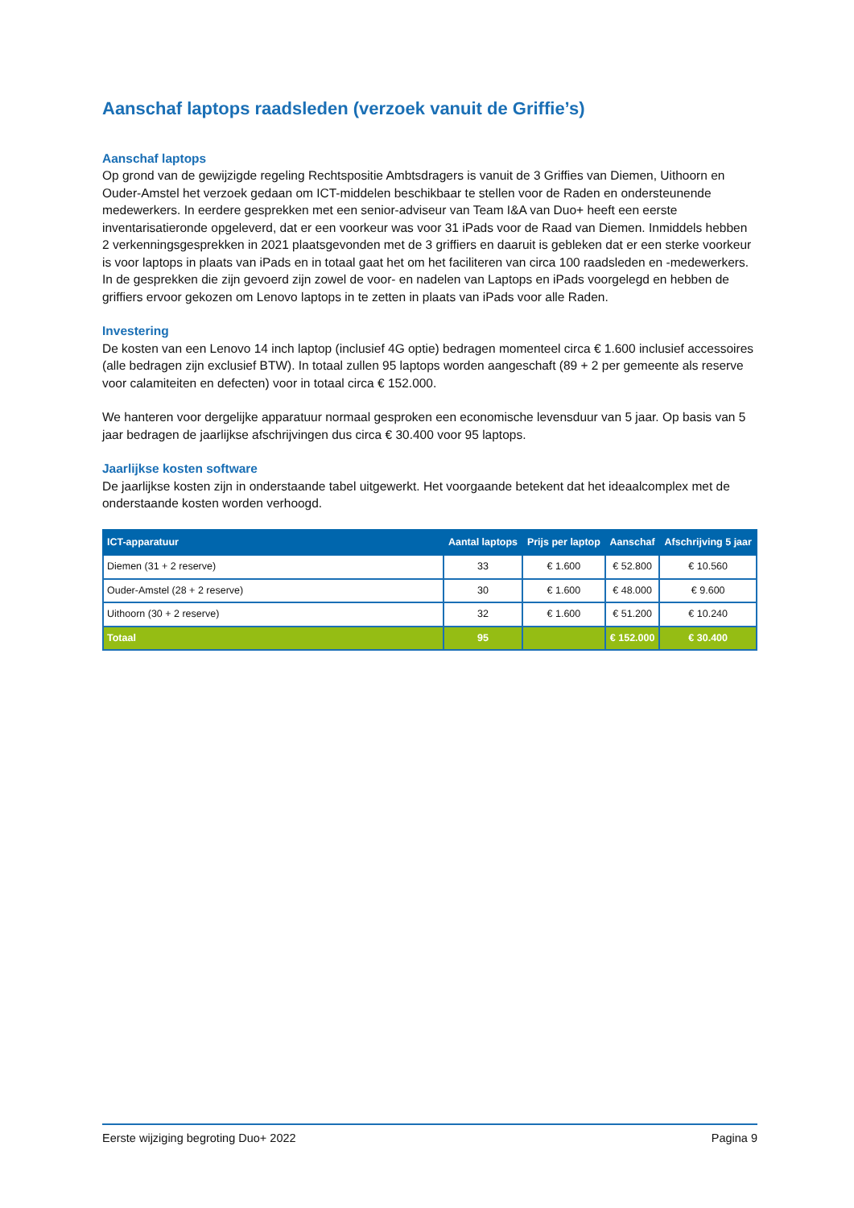Aanschaf laptops raadsleden (verzoek vanuit de Griffie’s)
Aanschaf laptops
Op grond van de gewijzigde regeling Rechtspositie Ambtsdragers is vanuit de 3 Griffies van Diemen, Uithoorn en Ouder-Amstel het verzoek gedaan om ICT-middelen beschikbaar te stellen voor de Raden en ondersteunende medewerkers. In eerdere gesprekken met een senior-adviseur van Team I&A van Duo+ heeft een eerste inventarisatieronde opgeleverd, dat er een voorkeur was voor 31 iPads voor de Raad van Diemen. Inmiddels hebben 2 verkenningsgesprekken in 2021 plaatsgevonden met de 3 griffiers en daaruit is gebleken dat er een sterke voorkeur is voor laptops in plaats van iPads en in totaal gaat het om het faciliteren van circa 100 raadsleden en -medewerkers. In de gesprekken die zijn gevoerd zijn zowel de voor- en nadelen van Laptops en iPads voorgelegd en hebben de griffiers ervoor gekozen om Lenovo laptops in te zetten in plaats van iPads voor alle Raden.
Investering
De kosten van een Lenovo 14 inch laptop (inclusief 4G optie) bedragen momenteel circa € 1.600 inclusief accessoires (alle bedragen zijn exclusief BTW). In totaal zullen 95 laptops worden aangeschaft (89 + 2 per gemeente als reserve voor calamiteiten en defecten) voor in totaal circa € 152.000.
We hanteren voor dergelijke apparatuur normaal gesproken een economische levensduur van 5 jaar. Op basis van 5 jaar bedragen de jaarlijkse afschrijvingen dus circa € 30.400 voor 95 laptops.
Jaarlijkse kosten software
De jaarlijkse kosten zijn in onderstaande tabel uitgewerkt. Het voorgaande betekent dat het ideaalcomplex met de onderstaande kosten worden verhoogd.
| ICT-apparatuur | Aantal laptops | Prijs per laptop | Aanschaf | Afschrijving 5 jaar |
| --- | --- | --- | --- | --- |
| Diemen (31 + 2 reserve) | 33 | € 1.600 | € 52.800 | € 10.560 |
| Ouder-Amstel (28 + 2 reserve) | 30 | € 1.600 | € 48.000 | € 9.600 |
| Uithoorn (30 + 2 reserve) | 32 | € 1.600 | € 51.200 | € 10.240 |
| Totaal | 95 | | € 152.000 | € 30.400 |
Eerste wijziging begroting Duo+ 2022 Pagina 9